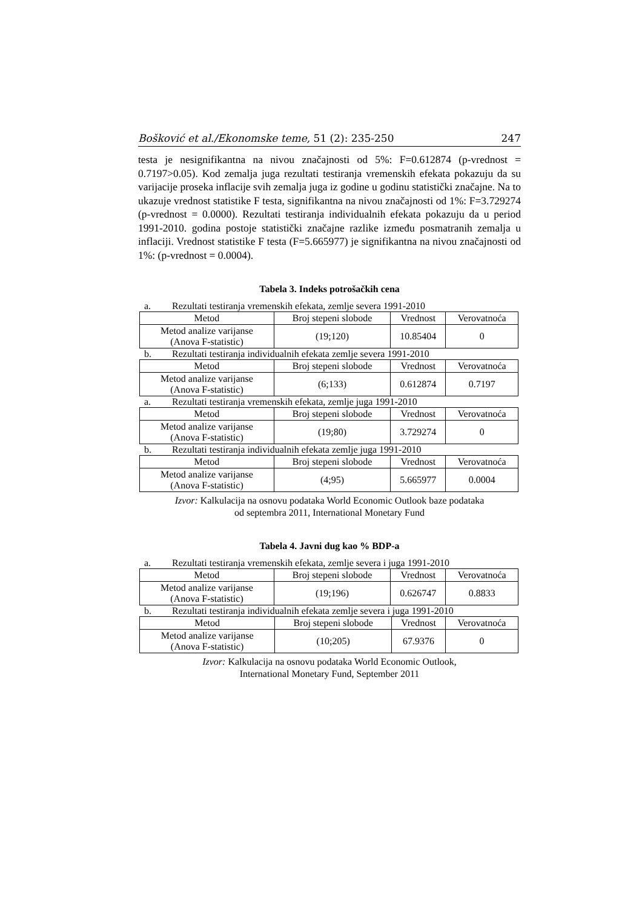Bošković et al./Ekonomske teme, 51 (2): 235-250 247
testa je nesignifikantna na nivou značajnosti od 5%: F=0.612874 (p-vrednost = 0.7197>0.05). Kod zemalja juga rezultati testiranja vremenskih efekata pokazuju da su varijacije proseka inflacije svih zemalja juga iz godine u godinu statistički značajne. Na to ukazuje vrednost statistike F testa, signifikantna na nivou značajnosti od 1%: F=3.729274 (p-vrednost = 0.0000). Rezultati testiranja individualnih efekata pokazuju da u period 1991-2010. godina postoje statistički značajne razlike između posmatranih zemalja u inflaciji. Vrednost statistike F testa (F=5.665977) je signifikantna na nivou značajnosti od 1%: (p-vrednost = 0.0004).
Tabela 3. Indeks potrošačkih cena
a. Rezultati testiranja vremenskih efekata, zemlje severa 1991-2010
| Metod | Broj stepeni slobode | Vrednost | Verovatnoća |
| --- | --- | --- | --- |
| Metod analize varijanse (Anova F-statistic) | (19;120) | 10.85404 | 0 |
b. Rezultati testiranja individualnih efekata zemlje severa 1991-2010
| Metod | Broj stepeni slobode | Vrednost | Verovatnoća |
| --- | --- | --- | --- |
| Metod analize varijanse (Anova F-statistic) | (6;133) | 0.612874 | 0.7197 |
a. Rezultati testiranja vremenskih efekata, zemlje juga 1991-2010
| Metod | Broj stepeni slobode | Vrednost | Verovatnoća |
| --- | --- | --- | --- |
| Metod analize varijanse (Anova F-statistic) | (19;80) | 3.729274 | 0 |
b. Rezultati testiranja individualnih efekata zemlje juga 1991-2010
| Metod | Broj stepeni slobode | Vrednost | Verovatnoća |
| --- | --- | --- | --- |
| Metod analize varijanse (Anova F-statistic) | (4;95) | 5.665977 | 0.0004 |
Izvor: Kalkulacija na osnovu podataka World Economic Outlook baze podataka
od septembra 2011, International Monetary Fund
Tabela 4. Javni dug kao % BDP-a
a. Rezultati testiranja vremenskih efekata, zemlje severa i juga 1991-2010
| Metod | Broj stepeni slobode | Vrednost | Verovatnoća |
| --- | --- | --- | --- |
| Metod analize varijanse (Anova F-statistic) | (19;196) | 0.626747 | 0.8833 |
b. Rezultati testiranja individualnih efekata zemlje severa i juga 1991-2010
| Metod | Broj stepeni slobode | Vrednost | Verovatnoća |
| --- | --- | --- | --- |
| Metod analize varijanse (Anova F-statistic) | (10;205) | 67.9376 | 0 |
Izvor: Kalkulacija na osnovu podataka World Economic Outlook,
International Monetary Fund, September 2011